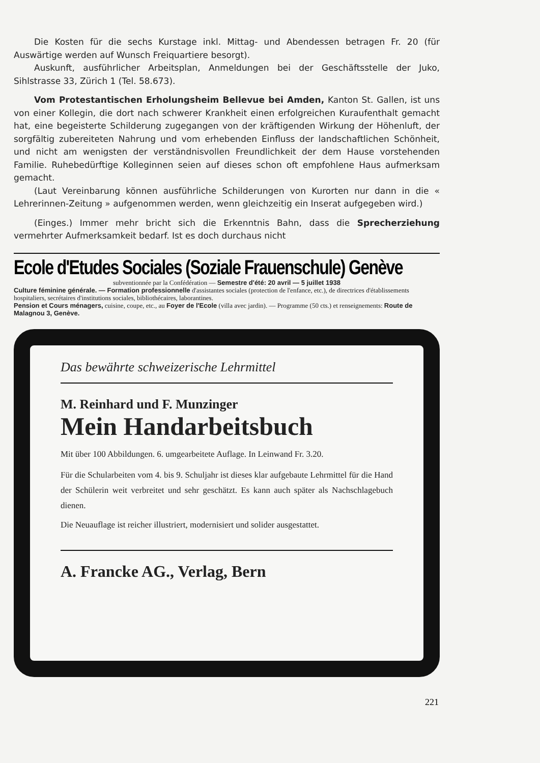Die Kosten für die sechs Kurstage inkl. Mittag- und Abendessen betragen Fr. 20 (für Auswärtige werden auf Wunsch Freiquartiere besorgt).
Auskunft, ausführlicher Arbeitsplan, Anmeldungen bei der Geschäftsstelle der Juko, Sihlstrasse 33, Zürich 1 (Tel. 58.673).
Vom Protestantischen Erholungsheim Bellevue bei Amden, Kanton St. Gallen, ist uns von einer Kollegin, die dort nach schwerer Krankheit einen erfolgreichen Kuraufenthalt gemacht hat, eine begeisterte Schilderung zugegangen von der kräftigenden Wirkung der Höhenluft, der sorgfältig zubereiteten Nahrung und vom erhebenden Einfluss der landschaftlichen Schönheit, und nicht am wenigsten der verständnisvollen Freundlichkeit der dem Hause vorstehenden Familie. Ruhebedürftige Kolleginnen seien auf dieses schon oft empfohlene Haus aufmerksam gemacht.
(Laut Vereinbarung können ausführliche Schilderungen von Kurorten nur dann in die « Lehrerinnen-Zeitung » aufgenommen werden, wenn gleichzeitig ein Inserat aufgegeben wird.)
(Einges.) Immer mehr bricht sich die Erkenntnis Bahn, dass die Sprecherziehung vermehrter Aufmerksamkeit bedarf. Ist es doch durchaus nicht
Ecole d'Etudes Sociales (Soziale Frauenschule) Genève
subventionnée par la Confédération — Semestre d'été: 20 avril — 5 juillet 1938
Culture féminine générale. — Formation professionnelle d'assistantes sociales (protection de l'enfance, etc.), de directrices d'établissements hospitaliers, secrétaires d'institutions sociales, bibliothécaires, laborantines.
Pension et Cours ménagers, cuisine, coupe, etc., au Foyer de l'Ecole (villa avec jardin). — Programme (50 cts.) et renseignements: Route de Malagnou 3, Genève.
Das bewährte schweizerische Lehrmittel
M. Reinhard und F. Munzinger
Mein Handarbeitsbuch
Mit über 100 Abbildungen. 6. umgearbeitete Auflage. In Leinwand Fr. 3.20.
Für die Schularbeiten vom 4. bis 9. Schuljahr ist dieses klar aufgebaute Lehrmittel für die Hand der Schülerin weit verbreitet und sehr geschätzt. Es kann auch später als Nachschlagebuch dienen.
Die Neuauflage ist reicher illustriert, modernisiert und solider ausgestattet.
A. Francke AG., Verlag, Bern
221